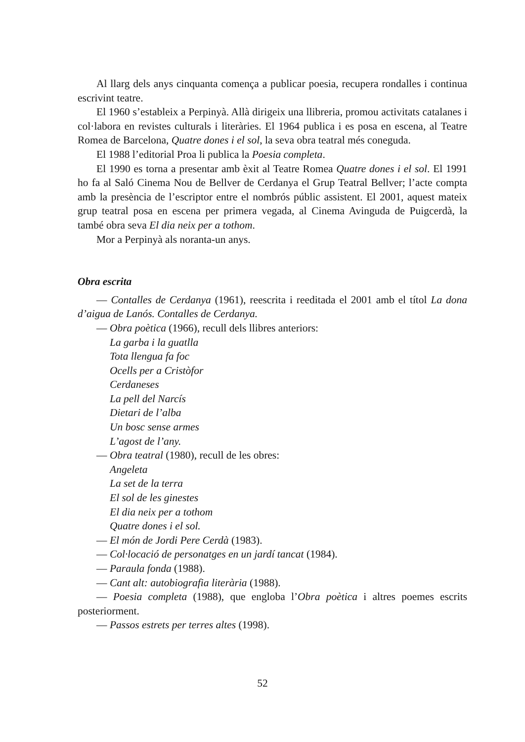Al llarg dels anys cinquanta comença a publicar poesia, recupera rondalles i continua escrivint teatre.
El 1960 s’estableix a Perpinyà. Allà dirigeix una llibreria, promou activitats catalanes i col·labora en revistes culturals i literàries. El 1964 publica i es posa en escena, al Teatre Romea de Barcelona, Quatre dones i el sol, la seva obra teatral més coneguda.
El 1988 l’editorial Proa li publica la Poesia completa.
El 1990 es torna a presentar amb èxit al Teatre Romea Quatre dones i el sol. El 1991 ho fa al Saló Cinema Nou de Bellver de Cerdanya el Grup Teatral Bellver; l’acte compta amb la presència de l’escriptor entre el nombrós públic assistent. El 2001, aquest mateix grup teatral posa en escena per primera vegada, al Cinema Avinguda de Puigcerdà, la també obra seva El dia neix per a tothom.
Mor a Perpinyà als noranta-un anys.
Obra escrita
— Contalles de Cerdanya (1961), reescrita i reeditada el 2001 amb el títol La dona d’aigua de Lanós. Contalles de Cerdanya.
— Obra poètica (1966), recull dels llibres anteriors:
La garba i la guatlla
Tota llengua fa foc
Ocells per a Cristòfor
Cerdaneses
La pell del Narcís
Dietari de l’alba
Un bosc sense armes
L’agost de l’any.
— Obra teatral (1980), recull de les obres:
Angeleta
La set de la terra
El sol de les ginestes
El dia neix per a tothom
Quatre dones i el sol.
— El món de Jordi Pere Cerdà (1983).
— Col·locació de personatges en un jardí tancat (1984).
— Paraula fonda (1988).
— Cant alt: autobiografia literària (1988).
— Poesia completa (1988), que engloba l’Obra poètica i altres poemes escrits posteriorment.
— Passos estrets per terres altes (1998).
52